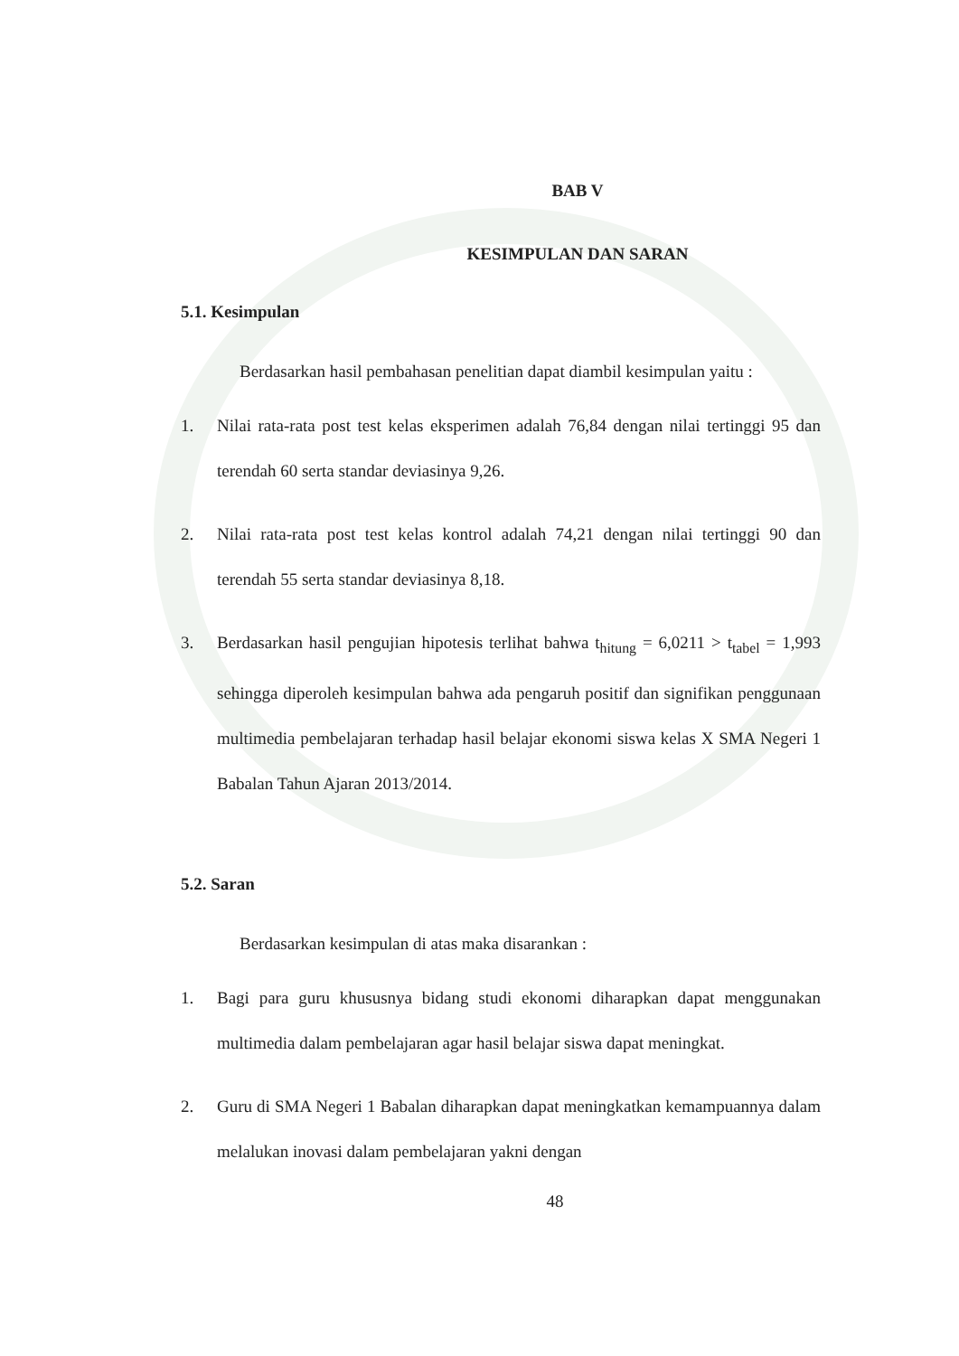BAB V
KESIMPULAN DAN SARAN
5.1. Kesimpulan
Berdasarkan hasil pembahasan penelitian dapat diambil kesimpulan yaitu :
1. Nilai rata-rata post test kelas eksperimen adalah 76,84 dengan nilai tertinggi 95 dan terendah 60 serta standar deviasinya 9,26.
2. Nilai rata-rata post test kelas kontrol adalah 74,21 dengan nilai tertinggi 90 dan terendah 55 serta standar deviasinya 8,18.
3. Berdasarkan hasil pengujian hipotesis terlihat bahwa t<sub>hitung</sub> = 6,0211 > t<sub>tabel</sub> = 1,993 sehingga diperoleh kesimpulan bahwa ada pengaruh positif dan signifikan penggunaan multimedia pembelajaran terhadap hasil belajar ekonomi siswa kelas X SMA Negeri 1 Babalan Tahun Ajaran 2013/2014.
5.2. Saran
Berdasarkan kesimpulan di atas maka disarankan :
1. Bagi para guru khususnya bidang studi ekonomi diharapkan dapat menggunakan multimedia dalam pembelajaran agar hasil belajar siswa dapat meningkat.
2. Guru di SMA Negeri 1 Babalan diharapkan dapat meningkatkan kemampuannya dalam melalukan inovasi dalam pembelajaran yakni dengan
48